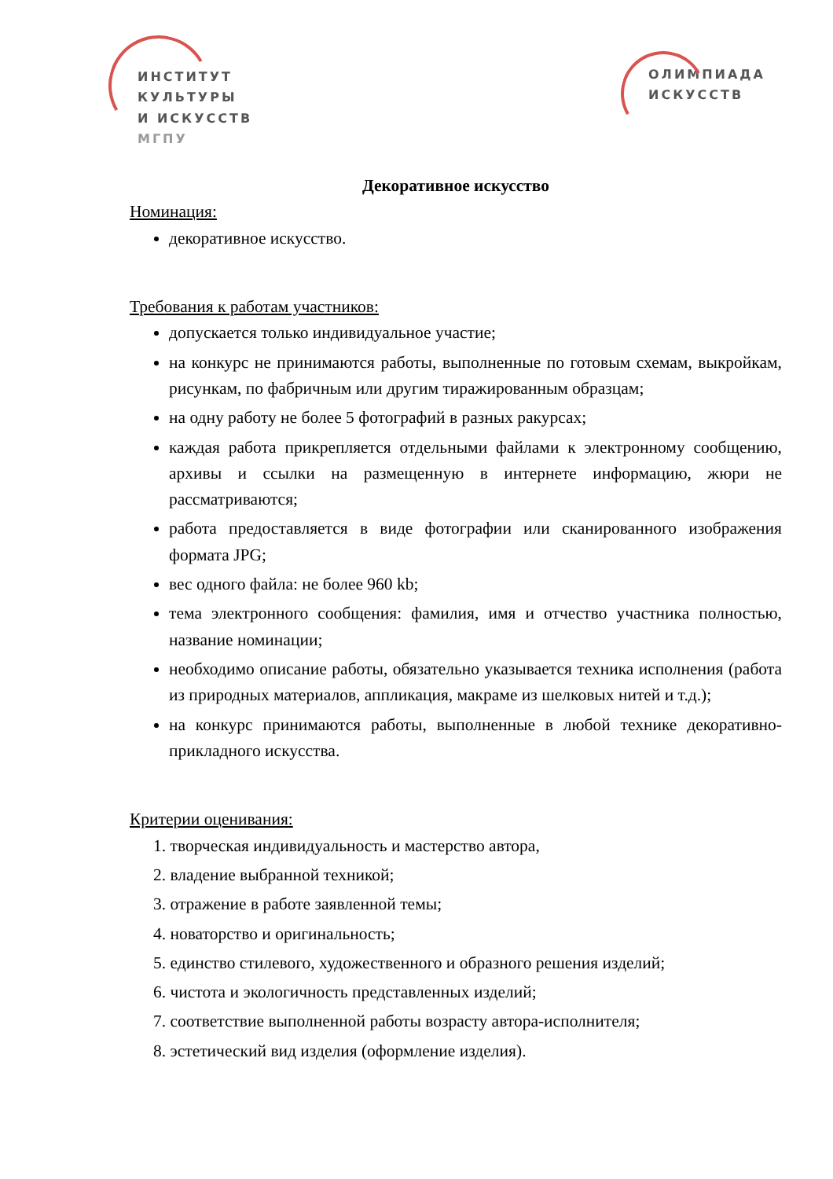ИНСТИТУТ
КУЛЬТУРЫ
И ИСКУССТВ
МГПУ
ОЛИМПИАДА
ИСКУССТВ
Декоративное искусство
Номинация:
декоративное искусство.
Требования к работам участников:
допускается только индивидуальное участие;
на конкурс не принимаются работы, выполненные по готовым схемам, выкройкам, рисункам, по фабричным или другим тиражированным образцам;
на одну работу не более 5 фотографий в разных ракурсах;
каждая работа прикрепляется отдельными файлами к электронному сообщению, архивы и ссылки на размещенную в интернете информацию, жюри не рассматриваются;
работа предоставляется в виде фотографии или сканированного изображения формата JPG;
вес одного файла: не более 960 kb;
тема электронного сообщения: фамилия, имя и отчество участника полностью, название номинации;
необходимо описание работы, обязательно указывается техника исполнения (работа из природных материалов, аппликация, макраме из шелковых нитей и т.д.);
на конкурс принимаются работы, выполненные в любой технике декоративно-прикладного искусства.
Критерии оценивания:
1. творческая индивидуальность и мастерство автора,
2. владение выбранной техникой;
3. отражение в работе заявленной темы;
4. новаторство и оригинальность;
5. единство стилевого, художественного и образного решения изделий;
6. чистота и экологичность представленных изделий;
7. соответствие выполненной работы возрасту автора-исполнителя;
8. эстетический вид изделия (оформление изделия).